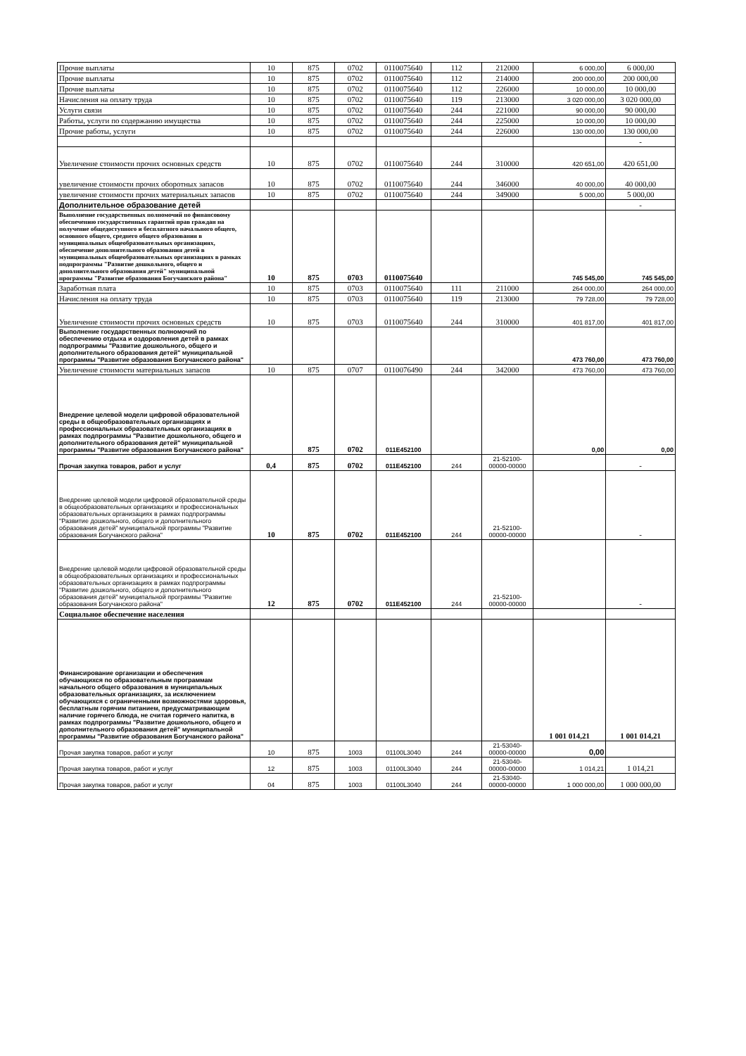| Прочие выплаты | 10 | 875 | 0702 | 0110075640 | 112 | 212000 | 6 000,00 | 6 000,00 |
| Прочие выплаты | 10 | 875 | 0702 | 0110075640 | 112 | 214000 | 200 000,00 | 200 000,00 |
| Прочие выплаты | 10 | 875 | 0702 | 0110075640 | 112 | 226000 | 10 000,00 | 10 000,00 |
| Начисления на оплату труда | 10 | 875 | 0702 | 0110075640 | 119 | 213000 | 3 020 000,00 | 3 020 000,00 |
| Услуги связи | 10 | 875 | 0702 | 0110075640 | 244 | 221000 | 90 000,00 | 90 000,00 |
| Работы, услуги по содержанию имущества | 10 | 875 | 0702 | 0110075640 | 244 | 225000 | 10 000,00 | 10 000,00 |
| Прочие работы, услуги | 10 | 875 | 0702 | 0110075640 | 244 | 226000 | 130 000,00 | 130 000,00 |
| | | | | | | | | - |
| Увеличение стоимости прочих основных средств | 10 | 875 | 0702 | 0110075640 | 244 | 310000 | 420 651,00 | 420 651,00 |
| увеличение стоимости прочих оборотных запасов | 10 | 875 | 0702 | 0110075640 | 244 | 346000 | 40 000,00 | 40 000,00 |
| увеличение стоимости прочих материальных запасов | 10 | 875 | 0702 | 0110075640 | 244 | 349000 | 5 000,00 | 5 000,00 |
| Дополнительное образование детей | | | | | | | | - |
| Выполнение государственных полномочий по финансовому обеспечению государственных гарантий прав граждан на получение общедоступного и бесплатного начального общего, основного общего, среднего общего образования в муниципальных общеобразовательных организациях, обеспечение дополнительного образования детей в муниципальных общеобразовательных организациях в рамках подпрограммы "Развитие дошкольного, общего и дополнительного образования детей" муниципальной программы "Развитие образования Богучанского района" | 10 | 875 | 0703 | 0110075640 | | | 745 545,00 | 745 545,00 |
| Заработная плата | 10 | 875 | 0703 | 0110075640 | 111 | 211000 | 264 000,00 | 264 000,00 |
| Начисления на оплату труда | 10 | 875 | 0703 | 0110075640 | 119 | 213000 | 79 728,00 | 79 728,00 |
| Увеличение стоимости прочих основных средств | 10 | 875 | 0703 | 0110075640 | 244 | 310000 | 401 817,00 | 401 817,00 |
| Выполнение государственных полномочий по обеспечению отдыха и оздоровления детей в рамках подпрограммы "Развитие дошкольного, общего и дополнительного образования детей" муниципальной программы "Развитие образования Богучанского района" | | | | | | | 473 760,00 | 473 760,00 |
| Увеличение стоимости материальных запасов | 10 | 875 | 0707 | 0110076490 | 244 | 342000 | 473 760,00 | 473 760,00 |
| Внедрение целевой модели цифровой образовательной среды в общеобразовательных организациях и профессиональных образовательных организациях в рамках подпрограммы "Развитие дошкольного, общего и дополнительного образования детей" муниципальной программы "Развитие образования Богучанского района" | | 875 | 0702 | 011E452100 | | | 0,00 | 0,00 |
| Прочая закупка товаров, работ и услуг | 0,4 | 875 | 0702 | 011E452100 | 244 | 21-52100-00000-00000 | | - |
| Внедрение целевой модели цифровой образовательной среды в общеобразовательных организациях и профессиональных образовательных организациях в рамках подпрограммы "Развитие дошкольного, общего и дополнительного образования детей" муниципальной программы "Развитие образования Богучанского района" | 10 | 875 | 0702 | 011E452100 | 244 | 21-52100-00000-00000 | | - |
| Внедрение целевой модели цифровой образовательной среды в общеобразовательных организациях и профессиональных образовательных организациях в рамках подпрограммы "Развитие дошкольного, общего и дополнительного образования детей" муниципальной программы "Развитие образования Богучанского района" | 12 | 875 | 0702 | 011E452100 | 244 | 21-52100-00000-00000 | | - |
| Социальное обеспечение населения | | | | | | | | |
| Финансирование организации и обеспечения обучающихся по образовательным программам начального общего образования в муниципальных образовательных организациях, за исключением обучающихся с ограниченными возможностями здоровья, бесплатным горячим питанием, предусматривающим наличие горячего блюда, не считая горячего напитка, в рамках подпрограммы "Развитие дошкольного, общего и дополнительного образования детей" муниципальной программы "Развитие образования Богучанского района" | | | | | | | 1 001 014,21 | 1 001 014,21 |
| Прочая закупка товаров, работ и услуг | 10 | 875 | 1003 | 01100L3040 | 244 | 21-53040-00000-00000 | 0,00 | |
| Прочая закупка товаров, работ и услуг | 12 | 875 | 1003 | 01100L3040 | 244 | 21-53040-00000-00000 | 1 014,21 | 1 014,21 |
| Прочая закупка товаров, работ и услуг | 04 | 875 | 1003 | 01100L3040 | 244 | 21-53040-00000-00000 | 1 000 000,00 | 1 000 000,00 |